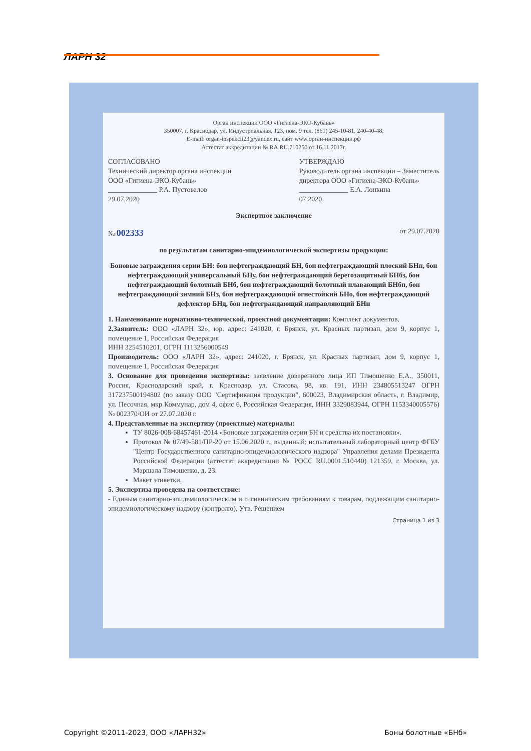ЛАРН 32
Орган инспекции ООО «Гигиена-ЭКО-Кубань»
350007, г. Краснодар, ул. Индустриальная, 123, пом. 9 тел. (861) 245-10-81, 240-40-48,
E-mail: organ-inspekcii23@yandex.ru, сайт www.орган-инспекции.рф
Аттестат аккредитации № RA.RU.710250 от 16.11.2017г.
СОГЛАСОВАНО
Технический директор органа инспекции
ООО «Гигиена-ЭКО-Кубань»
______________ Р.А. Пустовалов
29.07.2020
УТВЕРЖДАЮ
Руководитель органа инспекции – Заместитель
директора ООО «Гигиена-ЭКО-Кубань»
______________ Е.А. Лонкина
07.2020
Экспертное заключение
№ 002333
от 29.07.2020
по результатам санитарно-эпидемиологической экспертизы продукции:
Боновые заграждения серии БН: бон нефтеграждающий БН, бон нефтеграждающий плоский БНп, бон нефтеграждающий универсальный БНу, бон нефтеграждающий берегозащитный БНбз, бон нефтеграждающий болотный БНб, бон нефтеграждающий болотный плавающий БНбп, бон нефтеграждающий зимний БНз, бон нефтеграждающий огнестойкий БНо, бон нефтеграждающий дефлектор БНд, бон нефтеграждающий направляющий БНн
1. Наименование нормативно-технической, проектной документации: Комплект документов.
2.Заявитель: ООО «ЛАРН 32», юр. адрес: 241020, г. Брянск, ул. Красных партизан, дом 9, корпус 1, помещение 1, Российская Федерация
ИНН 3254510201, ОГРН 1113256000549
Производитель: ООО «ЛАРН 32», адрес: 241020, г. Брянск, ул. Красных партизан, дом 9, корпус 1, помещение 1, Российская Федерация
3. Основание для проведения экспертизы: заявление доверенного лица ИП Тимошенко Е.А., 350011, Россия, Краснодарский край, г. Краснодар, ул. Стасова, 98, кв. 191, ИНН 234805513247 ОГРН 317237500194802 (по заказу ООО "Сертификация продукции", 600023, Владимирская область, г. Владимир, ул. Песочная, мкр Коммунар, дом 4, офис 6, Российская Федерация, ИНН 3329083944, ОГРН 1153340005576) № 002370/ОИ от 27.07.2020 г.
4. Представленные на экспертизу (проектные) материалы:
ТУ 8026-008-68457461-2014 «Боновые заграждения серии БН и средства их постановки».
Протокол № 07/49-581/ПР-20 от 15.06.2020 г., выданный: испытательный лабораторный центр ФГБУ "Центр Государственного санитарно-эпидемиологического надзора" Управления делами Президента Российской Федерации (аттестат аккредитации № РОСС RU.0001.510440) 121359, г. Москва, ул. Маршала Тимошенко, д. 23.
Макет этикетки.
5. Экспертиза проведена на соответствие:
- Единым санитарно-эпидемиологическим и гигиеническим требованиям к товарам, подлежащим санитарно-эпидемиологическому надзору (контролю), Утв. Решением
Страница 1 из 3
Copyright ©2011-2023, ООО «ЛАРН32» Боны болотные «БНб»